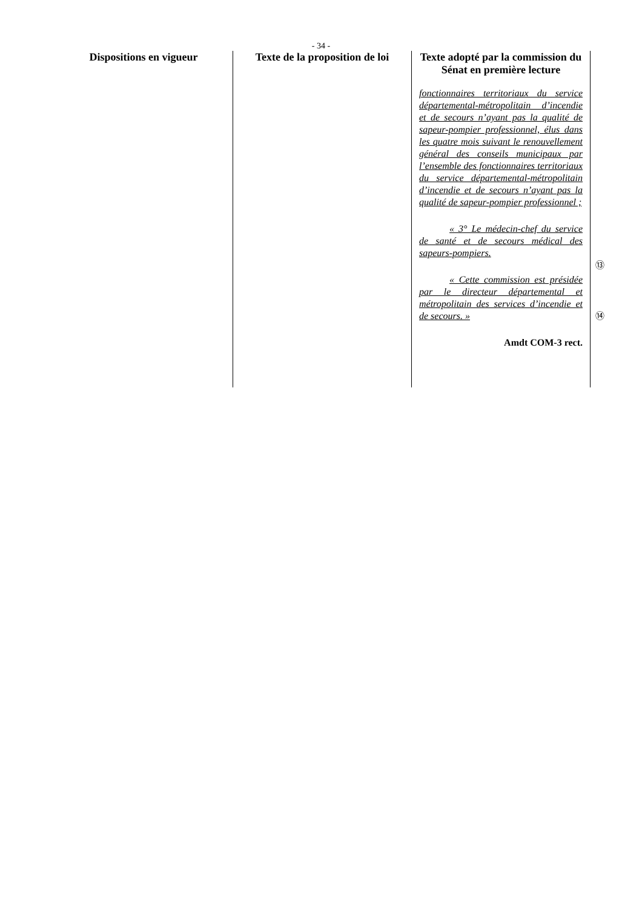- 34 -
| Dispositions en vigueur | Texte de la proposition de loi | Texte adopté par la commission du Sénat en première lecture | |
| --- | --- | --- | --- |
| | | fonctionnaires territoriaux du service départemental-métropolitain d’incendie et de secours n’ayant pas la qualité de sapeur-pompier professionnel, élus dans les quatre mois suivant le renouvellement général des conseils municipaux par l’ensemble des fonctionnaires territoriaux du service départemental-métropolitain d’incendie et de secours n’ayant pas la qualité de sapeur-pompier professionnel ; « 3° Le médecin-chef du service de santé et de secours médical des sapeurs-pompiers. « Cette commission est présidée par le directeur départemental et métropolitain des services d’incendie et de secours. » Amdt COM-3 rect. | ⑬ ⑭ |